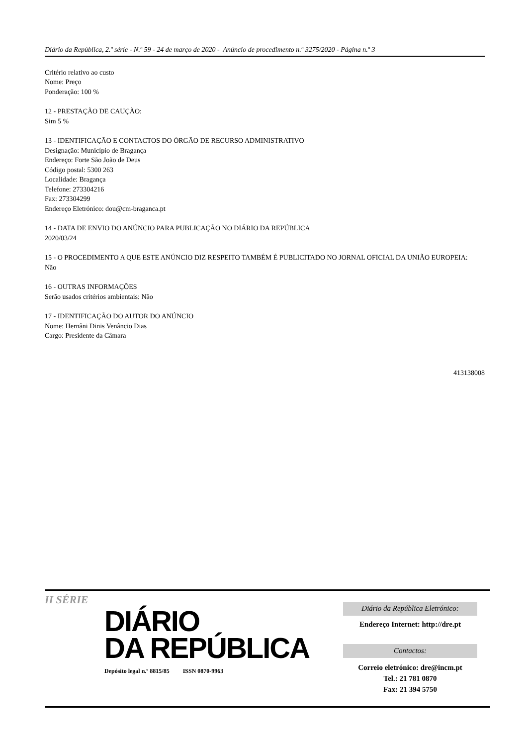Diário da República, 2.ª série - N.º 59 - 24 de março de 2020 - Anúncio de procedimento n.º 3275/2020 - Página n.º 3
Critério relativo ao custo
Nome: Preço
Ponderação: 100 %
12 - PRESTAÇÃO DE CAUÇÃO:
Sim 5 %
13 - IDENTIFICAÇÃO E CONTACTOS DO ÓRGÃO DE RECURSO ADMINISTRATIVO
Designação: Município de Bragança
Endereço: Forte São João de Deus
Código postal: 5300 263
Localidade: Bragança
Telefone: 273304216
Fax: 273304299
Endereço Eletrónico: dou@cm-braganca.pt
14 - DATA DE ENVIO DO ANÚNCIO PARA PUBLICAÇÃO NO DIÁRIO DA REPÚBLICA
2020/03/24
15 - O PROCEDIMENTO A QUE ESTE ANÚNCIO DIZ RESPEITO TAMBÉM É PUBLICITADO NO JORNAL OFICIAL DA UNIÃO EUROPEIA:
Não
16 - OUTRAS INFORMAÇÕES
Serão usados critérios ambientais: Não
17 - IDENTIFICAÇÃO DO AUTOR DO ANÚNCIO
Nome: Hernâni Dinis Venâncio Dias
Cargo: Presidente da Câmara
413138008
II SÉRIE
DIÁRIO
DA REPÚBLICA
Depósito legal n.º 8815/85 ISSN 0870-9963
Diário da República Eletrónico:
Endereço Internet: http://dre.pt
Contactos:
Correio eletrónico: dre@incm.pt
Tel.: 21 781 0870
Fax: 21 394 5750